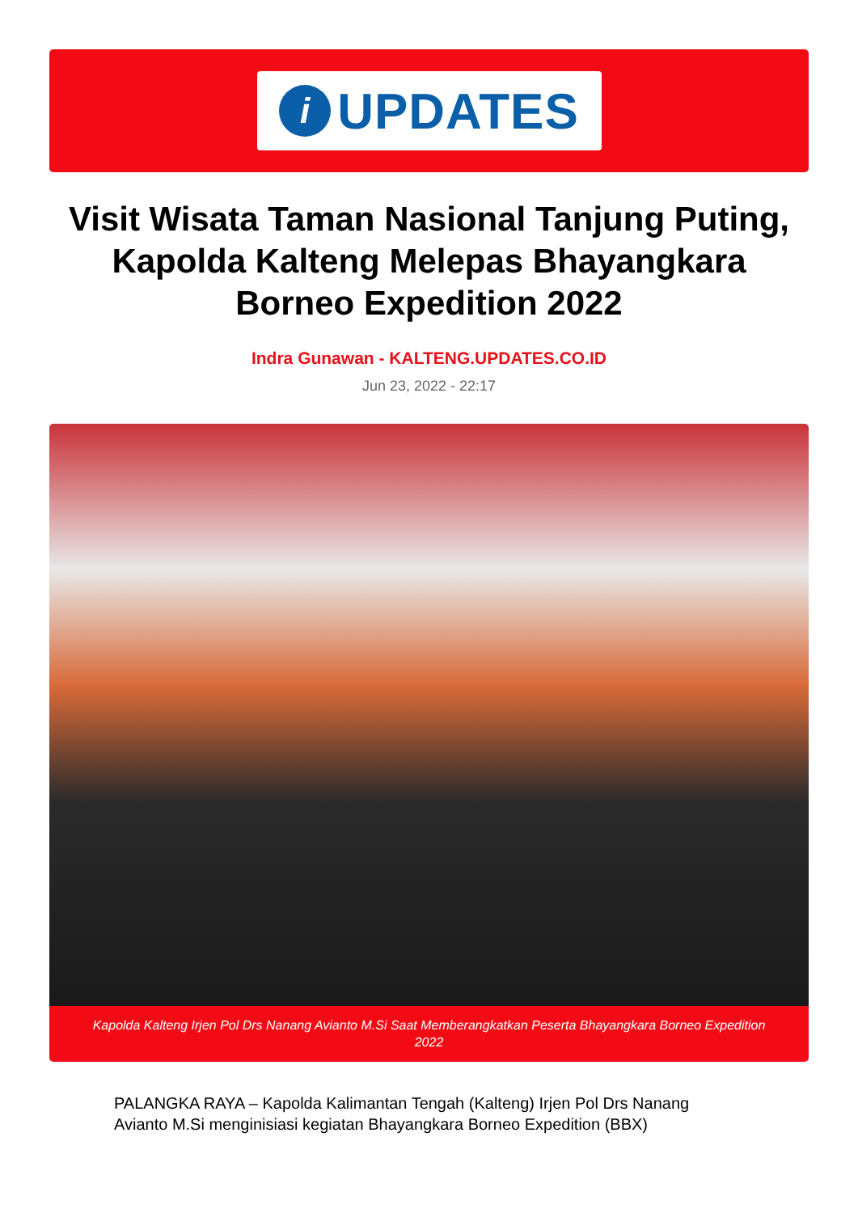i
UPDATES
Visit Wisata Taman Nasional Tanjung Puting, Kapolda Kalteng Melepas Bhayangkara Borneo Expedition 2022
Indra Gunawan - KALTENG.UPDATES.CO.ID
Jun 23, 2022 - 22:17
Kapolda Kalteng Irjen Pol Drs Nanang Avianto M.Si Saat Memberangkatkan Peserta Bhayangkara Borneo Expedition 2022
PALANGKA RAYA – Kapolda Kalimantan Tengah (Kalteng) Irjen Pol Drs Nanang Avianto M.Si menginisiasi kegiatan Bhayangkara Borneo Expedition (BBX)